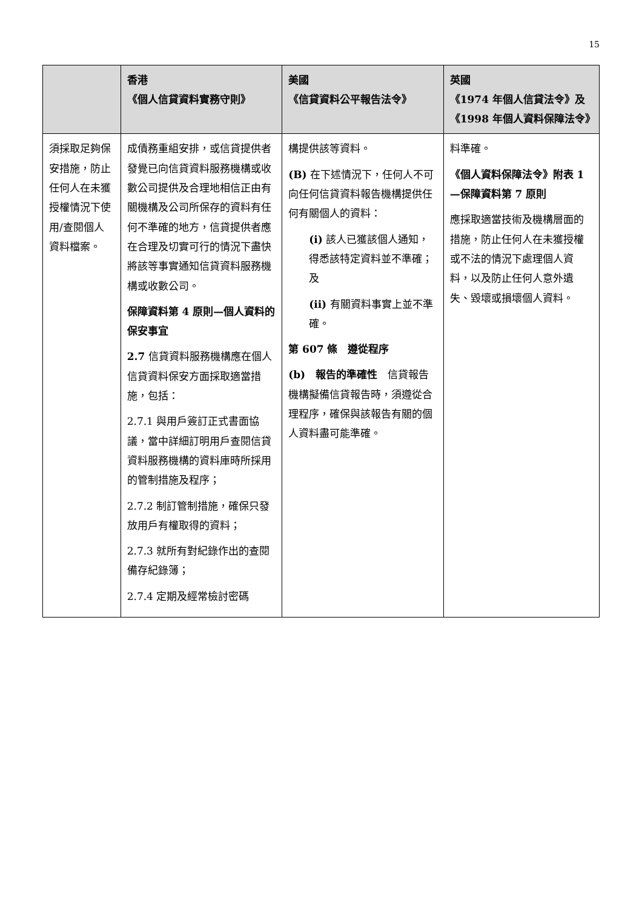15
| | 香港 《個人信貸資料實務守則》 | 美國 《信貸資料公平報告法令》 | 英國 《1974 年個人信貸法令》及 《1998 年個人資料保障法令》 |
| --- | --- | --- | --- |
| 須採取足夠保安措施，防止任何人在未獲授權情況下使用/查閱個人資料檔案。 | 成債務重組安排，或信貸提供者發覺已向信貸資料服務機構或收數公司提供及合理地相信正由有關機構及公司所保存的資料有任何不準確的地方，信貸提供者應在合理及切實可行的情況下盡快將該等事實通知信貸資料服務機構或收數公司。 保障資料第 4 原則—個人資料的保安事宜 2.7 信貸資料服務機構應在個人信貸資料保安方面採取適當措施，包括： 2.7.1 與用戶簽訂正式書面協議，當中詳細訂明用戶查閱信貸資料服務機構的資料庫時所採用的管制措施及程序； 2.7.2 制訂管制措施，確保只發放用戶有權取得的資料； 2.7.3 就所有對紀錄作出的查閱備存紀錄簿； 2.7.4 定期及經常檢討密碼 | 構提供該等資料。 (B) 在下述情況下，任何人不可向任何信貸資料報告機構提供任何有關個人的資料： (i) 該人已獲該個人通知，得悉該特定資料並不準確；及 (ii) 有關資料事實上並不準確。 第 607 條 遵從程序 (b) 報告的準確性 信貸報告機構擬備信貸報告時，須遵從合理程序，確保與該報告有關的個人資料盡可能準確。 | 料準確。 《個人資料保障法令》附表 1—保障資料第 7 原則 應採取適當技術及機構層面的措施，防止任何人在未獲授權或不法的情況下處理個人資料，以及防止任何人意外遺失、毀壞或損壞個人資料。 |